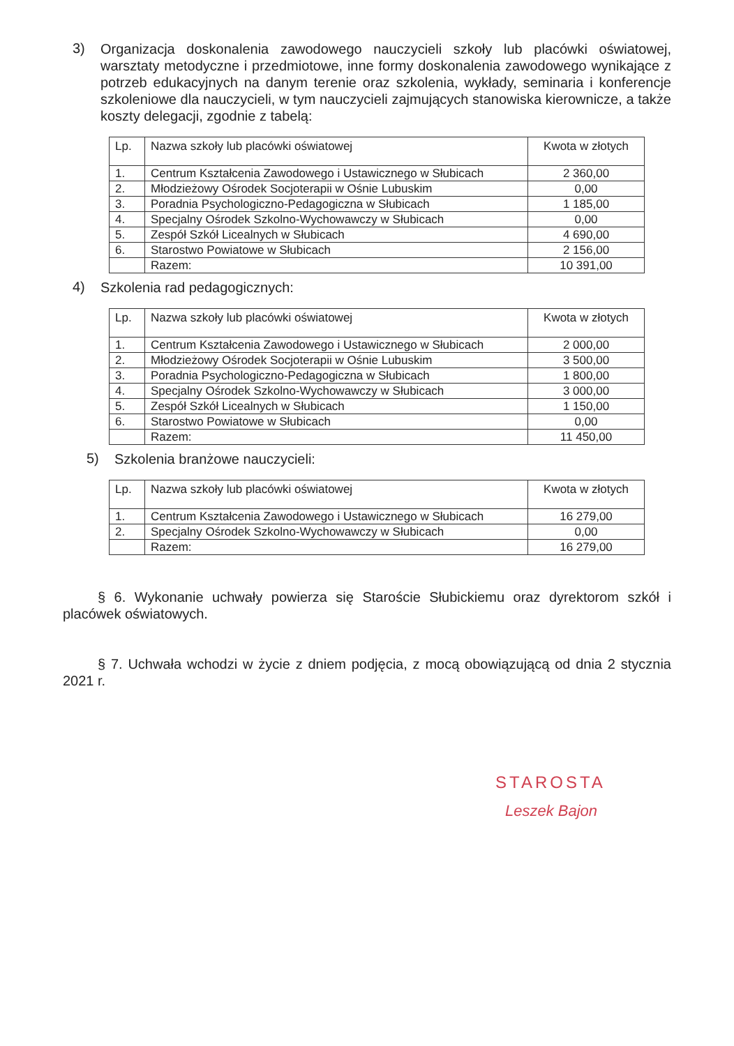3) Organizacja doskonalenia zawodowego nauczycieli szkoły lub placówki oświatowej, warsztaty metodyczne i przedmiotowe, inne formy doskonalenia zawodowego wynikające z potrzeb edukacyjnych na danym terenie oraz szkolenia, wykłady, seminaria i konferencje szkoleniowe dla nauczycieli, w tym nauczycieli zajmujących stanowiska kierownicze, a także koszty delegacji, zgodnie z tabelą:
| Lp. | Nazwa szkoły lub placówki oświatowej | Kwota w złotych |
| 1. | Centrum Kształcenia Zawodowego i Ustawicznego w Słubicach | 2 360,00 |
| 2. | Młodzieżowy Ośrodek Socjoterapii w Ośnie Lubuskim | 0,00 |
| 3. | Poradnia Psychologiczno-Pedagogiczna w Słubicach | 1 185,00 |
| 4. | Specjalny Ośrodek Szkolno-Wychowawczy w Słubicach | 0,00 |
| 5. | Zespół Szkół Licealnych w Słubicach | 4 690,00 |
| 6. | Starostwo Powiatowe w Słubicach | 2 156,00 |
| | Razem: | 10 391,00 |
4) Szkolenia rad pedagogicznych:
| Lp. | Nazwa szkoły lub placówki oświatowej | Kwota w złotych |
| 1. | Centrum Kształcenia Zawodowego i Ustawicznego w Słubicach | 2 000,00 |
| 2. | Młodzieżowy Ośrodek Socjoterapii w Ośnie Lubuskim | 3 500,00 |
| 3. | Poradnia Psychologiczno-Pedagogiczna w Słubicach | 1 800,00 |
| 4. | Specjalny Ośrodek Szkolno-Wychowawczy w Słubicach | 3 000,00 |
| 5. | Zespół Szkół Licealnych w Słubicach | 1 150,00 |
| 6. | Starostwo Powiatowe w Słubicach | 0,00 |
| | Razem: | 11 450,00 |
5) Szkolenia branżowe nauczycieli:
| Lp. | Nazwa szkoły lub placówki oświatowej | Kwota w złotych |
| 1. | Centrum Kształcenia Zawodowego i Ustawicznego w Słubicach | 16 279,00 |
| 2. | Specjalny Ośrodek Szkolno-Wychowawczy w Słubicach | 0,00 |
| | Razem: | 16 279,00 |
§ 6. Wykonanie uchwały powierza się Staroście Słubickiemu oraz dyrektorom szkół i placówek oświatowych.
§ 7. Uchwała wchodzi w życie z dniem podjęcia, z mocą obowiązującą od dnia 2 stycznia 2021 r.
STAROSTA
Leszek Bajon